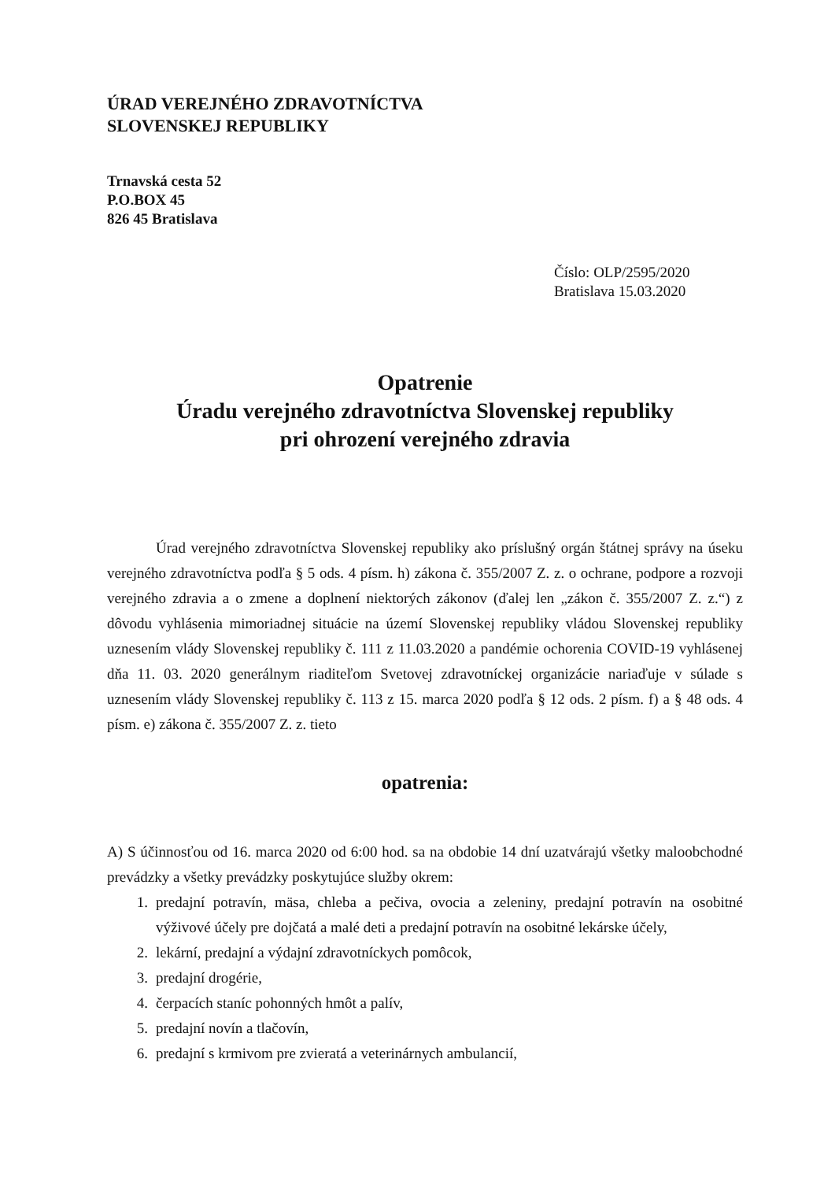ÚRAD VEREJNÉHO ZDRAVOTNÍCTVA
SLOVENSKEJ REPUBLIKY
Trnavská cesta 52
P.O.BOX 45
826 45 Bratislava
Číslo: OLP/2595/2020
Bratislava 15.03.2020
Opatrenie
Úradu verejného zdravotníctva Slovenskej republiky
pri ohrození verejného zdravia
Úrad verejného zdravotníctva Slovenskej republiky ako príslušný orgán štátnej správy na úseku verejného zdravotníctva podľa § 5 ods. 4 písm. h) zákona č. 355/2007 Z. z. o ochrane, podpore a rozvoji verejného zdravia a o zmene a doplnení niektorých zákonov (ďalej len „zákon č. 355/2007 Z. z.“) z dôvodu vyhlásenia mimoriadnej situácie na území Slovenskej republiky vládou Slovenskej republiky uznesením vlády Slovenskej republiky č. 111 z 11.03.2020 a pandémie ochorenia COVID-19 vyhlásenej dňa 11. 03. 2020 generálnym riaditeľom Svetovej zdravotníckej organizácie nariaďuje v súlade s uznesením vlády Slovenskej republiky č. 113 z 15. marca 2020 podľa § 12 ods. 2 písm. f) a § 48 ods. 4 písm. e) zákona č. 355/2007 Z. z. tieto
opatrenia:
A) S účinnosťou od 16. marca 2020 od 6:00 hod. sa na obdobie 14 dní uzatvárajú všetky maloobchodné prevádzky a všetky prevádzky poskytujúce služby okrem:
1. predajní potravín, mäsa, chleba a pečiva, ovocia a zeleniny, predajní potravín na osobitné výživové účely pre dojčatá a malé deti a predajní potravín na osobitné lekárske účely,
2. lekární, predajní a výdajní zdravotníckych pomôcok,
3. predajní drogérie,
4. čerpacích staníc pohonných hmôt a palív,
5. predajní novín a tlačovín,
6. predajní s krmivom pre zvieratá a veterinárnych ambulancií,